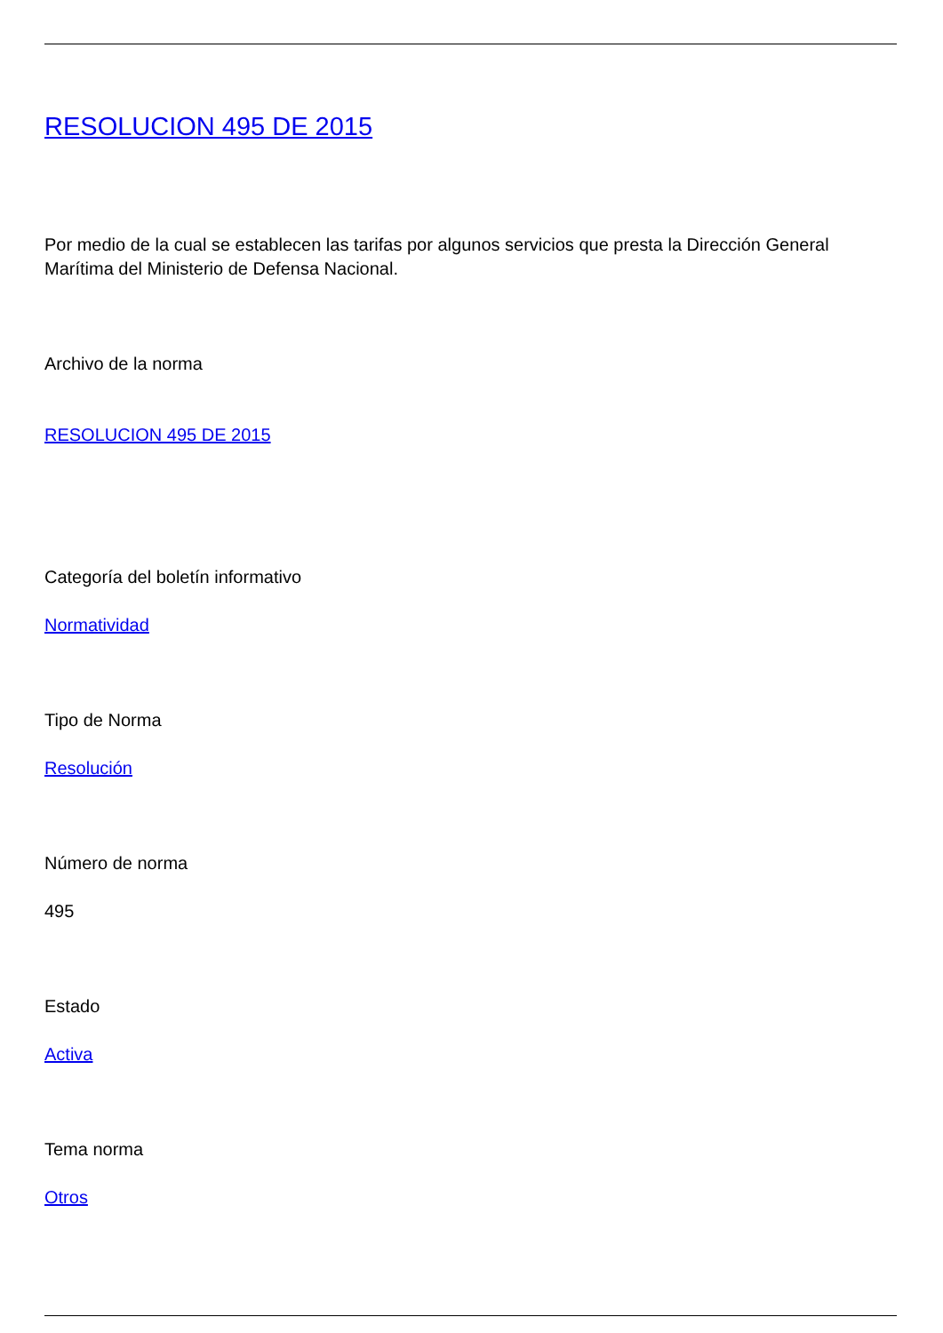RESOLUCION 495 DE 2015
Por medio de la cual se establecen las tarifas por algunos servicios que presta la Dirección General Marítima del Ministerio de Defensa Nacional.
Archivo de la norma
RESOLUCION 495 DE 2015
Categoría del boletín informativo
Normatividad
Tipo de Norma
Resolución
Número de norma
495
Estado
Activa
Tema norma
Otros